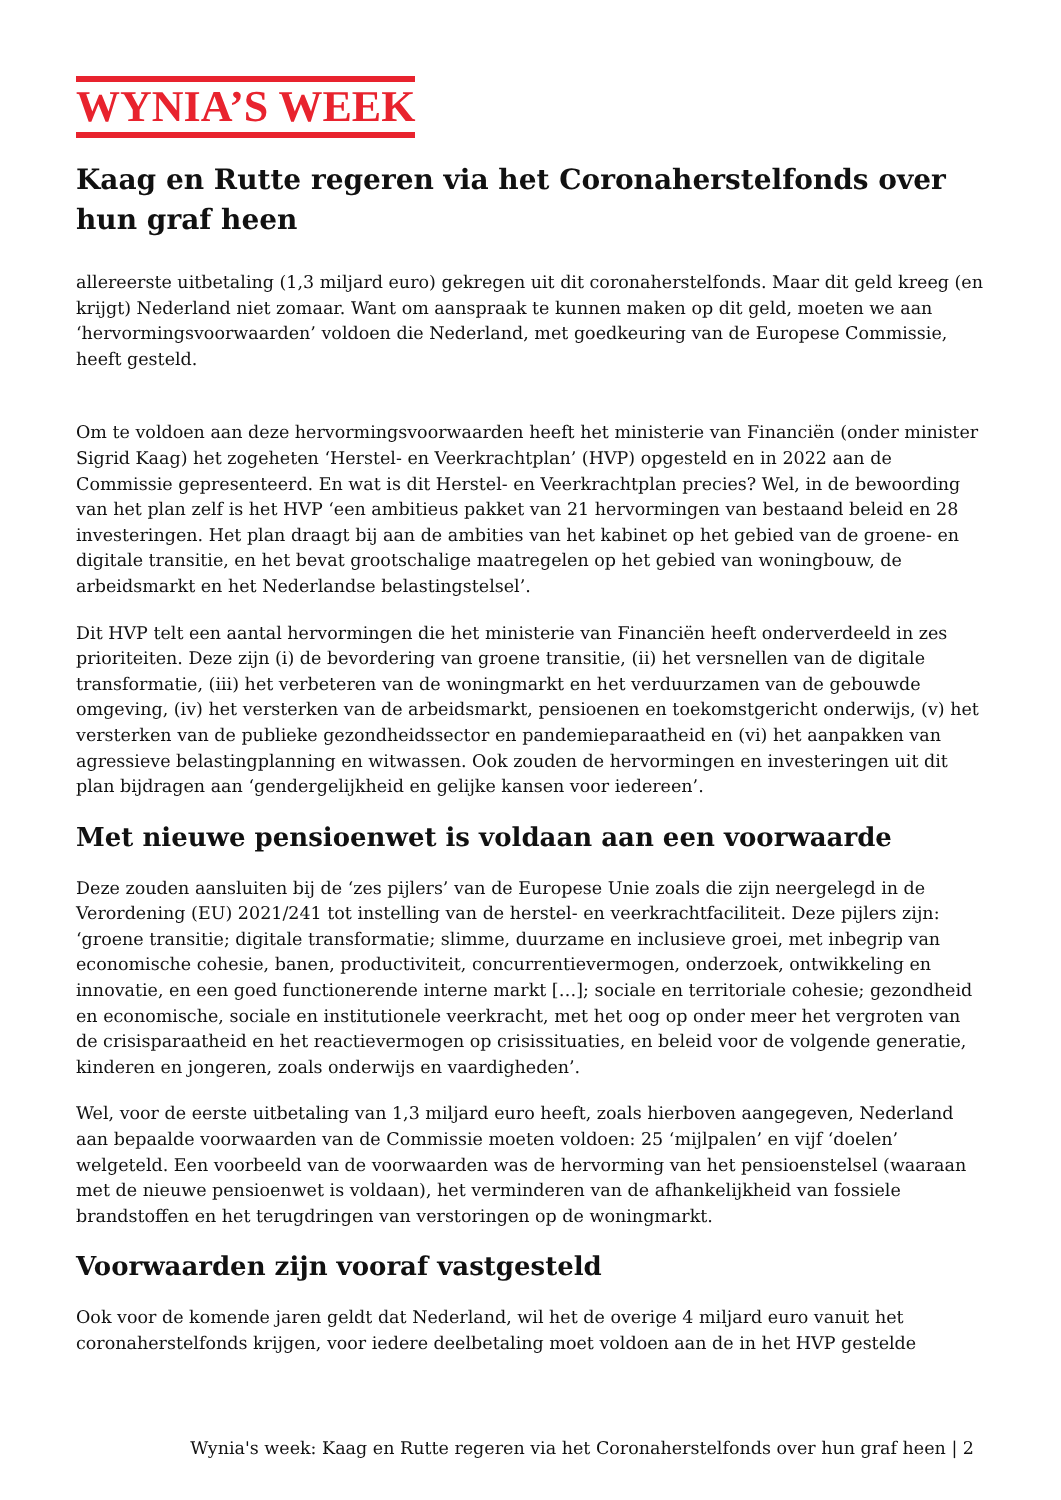WYNIA’S WEEK
Kaag en Rutte regeren via het Coronaherstelfonds over hun graf heen
allereerste uitbetaling (1,3 miljard euro) gekregen uit dit coronaherstelfonds. Maar dit geld kreeg (en krijgt) Nederland niet zomaar. Want om aanspraak te kunnen maken op dit geld, moeten we aan ‘hervormingsvoorwaarden’ voldoen die Nederland, met goedkeuring van de Europese Commissie, heeft gesteld.
Om te voldoen aan deze hervormingsvoorwaarden heeft het ministerie van Financiën (onder minister Sigrid Kaag) het zogeheten ‘Herstel- en Veerkrachtplan’ (HVP) opgesteld en in 2022 aan de Commissie gepresenteerd. En wat is dit Herstel- en Veerkrachtplan precies? Wel, in de bewoording van het plan zelf is het HVP ‘een ambitieus pakket van 21 hervormingen van bestaand beleid en 28 investeringen. Het plan draagt bij aan de ambities van het kabinet op het gebied van de groene- en digitale transitie, en het bevat grootschalige maatregelen op het gebied van woningbouw, de arbeidsmarkt en het Nederlandse belastingstelsel’.
Dit HVP telt een aantal hervormingen die het ministerie van Financiën heeft onderverdeeld in zes prioriteiten. Deze zijn (i) de bevordering van groene transitie, (ii) het versnellen van de digitale transformatie, (iii) het verbeteren van de woningmarkt en het verduurzamen van de gebouwde omgeving, (iv) het versterken van de arbeidsmarkt, pensioenen en toekomstgericht onderwijs, (v) het versterken van de publieke gezondheidssector en pandemieparaatheid en (vi) het aanpakken van agressieve belastingplanning en witwassen. Ook zouden de hervormingen en investeringen uit dit plan bijdragen aan ‘gendergelijkheid en gelijke kansen voor iedereen’.
Met nieuwe pensioenwet is voldaan aan een voorwaarde
Deze zouden aansluiten bij de ‘zes pijlers’ van de Europese Unie zoals die zijn neergelegd in de Verordening (EU) 2021/241 tot instelling van de herstel- en veerkrachtfaciliteit. Deze pijlers zijn: ‘groene transitie; digitale transformatie; slimme, duurzame en inclusieve groei, met inbegrip van economische cohesie, banen, productiviteit, concurrentievermogen, onderzoek, ontwikkeling en innovatie, en een goed functionerende interne markt […]; sociale en territoriale cohesie; gezondheid en economische, sociale en institutionele veerkracht, met het oog op onder meer het vergroten van de crisisparaatheid en het reactievermogen op crisissituaties, en beleid voor de volgende generatie, kinderen en jongeren, zoals onderwijs en vaardigheden’.
Wel, voor de eerste uitbetaling van 1,3 miljard euro heeft, zoals hierboven aangegeven, Nederland aan bepaalde voorwaarden van de Commissie moeten voldoen: 25 ‘mijlpalen’ en vijf ‘doelen’ welgeteld. Een voorbeeld van de voorwaarden was de hervorming van het pensioenstelsel (waaraan met de nieuwe pensioenwet is voldaan), het verminderen van de afhankelijkheid van fossiele brandstoffen en het terugdringen van verstoringen op de woningmarkt.
Voorwaarden zijn vooraf vastgesteld
Ook voor de komende jaren geldt dat Nederland, wil het de overige 4 miljard euro vanuit het coronaherstelfonds krijgen, voor iedere deelbetaling moet voldoen aan de in het HVP gestelde
Wynia's week: Kaag en Rutte regeren via het Coronaherstelfonds over hun graf heen | 2